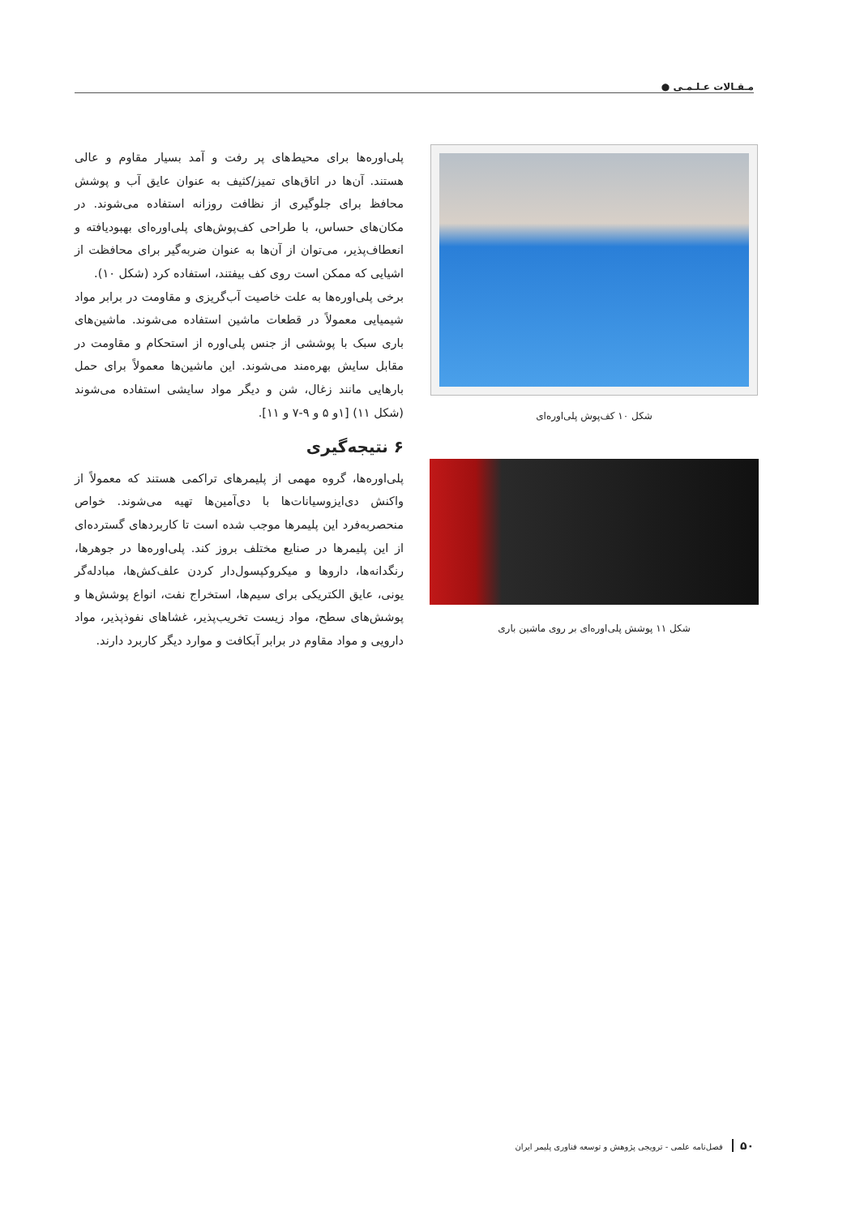مـقـالات عـلـمـی ●
پلی‌اوره‌ها برای محیط‌های پر رفت و آمد بسیار مقاوم و عالی هستند. آن‌ها در اتاق‌های تمیز/کثیف به عنوان عایق آب و پوشش محافظ برای جلوگیری از نظافت روزانه استفاده می‌شوند. در مکان‌های حساس، با طراحی کف‌پوش‌های پلی‌اوره‌ای بهبودیافته و انعطاف‌پذیر، می‌توان از آن‌ها به عنوان ضربه‌گیر برای محافظت از اشیایی که ممکن است روی کف بیفتند، استفاده کرد (شکل ۱۰).
برخی پلی‌اوره‌ها به علت خاصیت آب‌گریزی و مقاومت در برابر مواد شیمیایی معمولاً در قطعات ماشین استفاده می‌شوند. ماشین‌های باری سبک با پوششی از جنس پلی‌اوره از استحکام و مقاومت در مقابل سایش بهره‌مند می‌شوند. این ماشین‌ها معمولاً برای حمل بارهایی مانند زغال، شن و دیگر مواد سایشی استفاده می‌شوند (شکل ۱۱) [۱و ۵ و ۹-۷ و ۱۱].
۶ نتیجه‌گیری
پلی‌اوره‌ها، گروه مهمی از پلیمرهای تراکمی هستند که معمولاً از واکنش دی‌ایزوسیانات‌ها با دی‌آمین‌ها تهیه می‌شوند. خواص منحصربه‌فرد این پلیمرها موجب شده است تا کاربردهای گسترده‌ای از این پلیمرها در صنایع مختلف بروز کند. پلی‌اوره‌ها در جوهرها، رنگدانه‌ها، داروها و میکروکپسول‌دار کردن علف‌کش‌ها، مبادله‌گر یونی، عایق الکتریکی برای سیم‌ها، استخراج نفت، انواع پوشش‌ها و پوشش‌های سطح، مواد زیست تخریب‌پذیر، غشاهای نفوذپذیر، مواد دارویی و مواد مقاوم در برابر آبکافت و موارد دیگر کاربرد دارند.
شکل ۱۰ کف‌پوش پلی‌اوره‌ای
شکل ۱۱ پوشش پلی‌اوره‌ای بر روی ماشین باری
۵۰ فصل‌نامه علمی - ترویجی پژوهش و توسعه فناوری پلیمر ایران